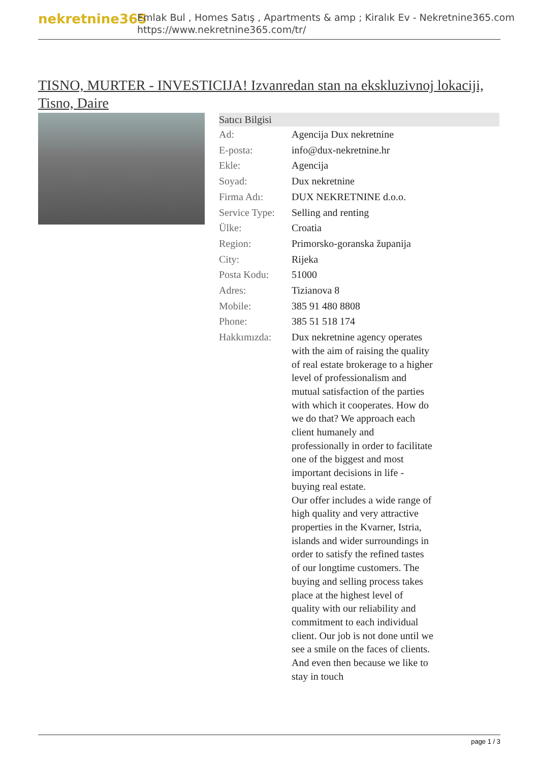nekretnine365
Emlak Bul , Homes Satış , Apartments & amp ; Kiralık Ev - Nekretnine365.com
https://www.nekretnine365.com/tr/
TISNO, MURTER - INVESTICIJA! Izvanredan stan na ekskluzivnoj lokaciji, Tisno, Daire
| Satıcı Bilgisi | |
| --- | --- |
| Ad: | Agencija Dux nekretnine |
| E-posta: | info@dux-nekretnine.hr |
| Ekle: | Agencija |
| Soyad: | Dux nekretnine |
| Firma Adı: | DUX NEKRETNINE d.o.o. |
| Service Type: | Selling and renting |
| Ülke: | Croatia |
| Region: | Primorsko-goranska županija |
| City: | Rijeka |
| Posta Kodu: | 51000 |
| Adres: | Tizianova 8 |
| Mobile: | 385 91 480 8808 |
| Phone: | 385 51 518 174 |
| Hakkımızda: | Dux nekretnine agency operates with the aim of raising the quality of real estate brokerage to a higher level of professionalism and mutual satisfaction of the parties with which it cooperates. How do we do that? We approach each client humanely and professionally in order to facilitate one of the biggest and most important decisions in life - buying real estate. Our offer includes a wide range of high quality and very attractive properties in the Kvarner, Istria, islands and wider surroundings in order to satisfy the refined tastes of our longtime customers. The buying and selling process takes place at the highest level of quality with our reliability and commitment to each individual client. Our job is not done until we see a smile on the faces of clients. And even then because we like to stay in touch |
page 1 / 3